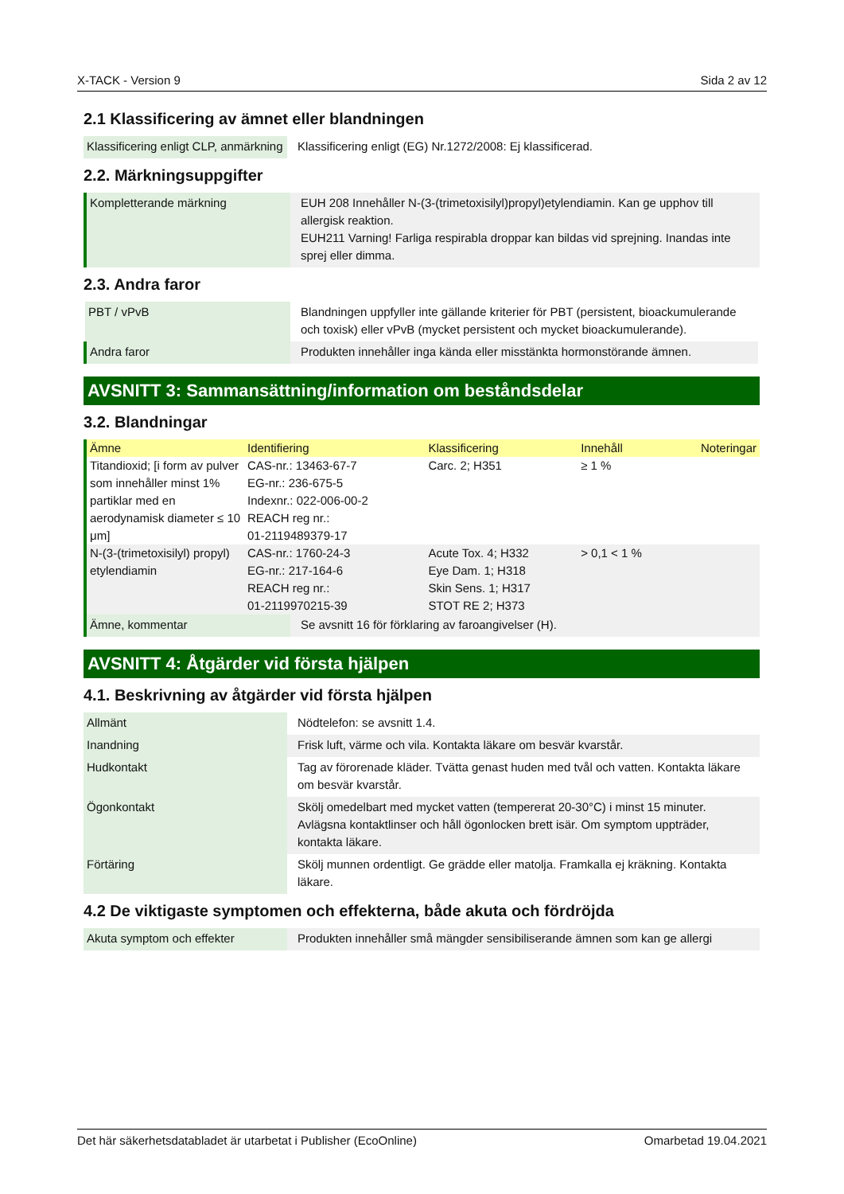X-TACK - Version 9 Sida 2 av 12
2.1 Klassificering av ämnet eller blandningen
| Klassificering enligt CLP, anmärkning | Klassificering enligt (EG) Nr.1272/2008: Ej klassificerad. |
2.2. Märkningsuppgifter
| Kompletterande märkning | EUH 208 Innehåller N-(3-(trimetoxisilyl)propyl)etylendiamin. Kan ge upphov till allergisk reaktion. EUH211 Varning! Farliga respirabla droppar kan bildas vid sprejning. Inandas inte sprej eller dimma. |
2.3. Andra faror
| PBT / vPvB | Blandningen uppfyller inte gällande kriterier för PBT (persistent, bioackumulerande och toxisk) eller vPvB (mycket persistent och mycket bioackumulerande). |
| Andra faror | Produkten innehåller inga kända eller misstänkta hormonstörande ämnen. |
AVSNITT 3: Sammansättning/information om beståndsdelar
3.2. Blandningar
| Ämne | Identifiering | Klassificering | Innehåll | Noteringar |
| --- | --- | --- | --- | --- |
| Titandioxid; [i form av pulver som innehåller minst 1% partiklar med en aerodynamisk diameter ≤ 10 μm] | CAS-nr.: 13463-67-7 EG-nr.: 236-675-5 Indexnr.: 022-006-00-2 REACH reg nr.: 01-2119489379-17 | Carc. 2; H351 | ≥ 1 % | |
| N-(3-(trimetoxisilyl) propyl) etylendiamin | CAS-nr.: 1760-24-3 EG-nr.: 217-164-6 REACH reg nr.: 01-2119970215-39 | Acute Tox. 4; H332 Eye Dam. 1; H318 Skin Sens. 1; H317 STOT RE 2; H373 | > 0,1 < 1 % | |
| Ämne, kommentar | Se avsnitt 16 för förklaring av faroangivelser (H). |
AVSNITT 4: Åtgärder vid första hjälpen
4.1. Beskrivning av åtgärder vid första hjälpen
| Allmänt | Nödtelefon: se avsnitt 1.4. |
| Inandning | Frisk luft, värme och vila. Kontakta läkare om besvär kvarstår. |
| Hudkontakt | Tag av förorenade kläder. Tvätta genast huden med tvål och vatten. Kontakta läkare om besvär kvarstår. |
| Ögonkontakt | Skölj omedelbart med mycket vatten (tempererat 20-30°C) i minst 15 minuter. Avlägsna kontaktlinser och håll ögonlocken brett isär. Om symptom uppträder, kontakta läkare. |
| Förtäring | Skölj munnen ordentligt. Ge grädde eller matolja. Framkalla ej kräkning. Kontakta läkare. |
4.2 De viktigaste symptomen och effekterna, både akuta och fördröjda
| Akuta symptom och effekter | Produkten innehåller små mängder sensibiliserande ämnen som kan ge allergi |
Det här säkerhetsdatabladet är utarbetat i Publisher (EcoOnline) Omarbetad 19.04.2021